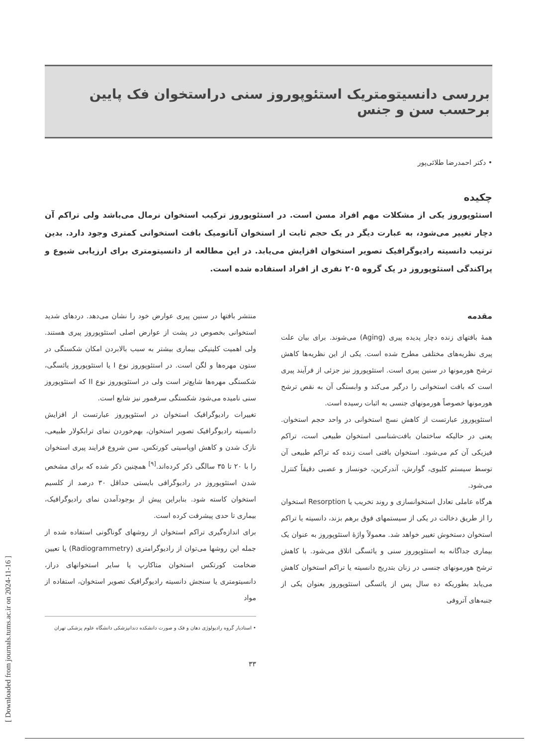بررسی دانسیتومتریک استئوپوروز سنی دراستخوان فک پایین برحسب سن و جنس
• دکتر احمدرضا طلائی‌پور
چکیده
استئوپوروز یکی از مشکلات مهم افراد مسن است. در استئوپوروز ترکیب استخوان نرمال می‌باشد ولی تراکم آن دچار تغییر می‌شود، به عبارت دیگر در یک حجم ثابت از استخوان آناتومیک بافت استخوانی کمتری وجود دارد. بدین ترتیب دانسیته رادیوگرافیک تصویر استخوان افزایش می‌یابد. در این مطالعه از دانسیتومتری برای ارزیابی شیوع و پراکندگی استئوپوروز در یک گروه ۲۰۵ نفری از افراد استفاده شده است.
مقدمه
همهٔ بافتهای زنده دچار پدیده پیری (Aging) می‌شوند. برای بیان علت پیری نظریه‌های مختلفی مطرح شده است. یکی از این نظریه‌ها کاهش ترشح هورمونها در سنین پیری است. استئوپوروز نیز جزئی از فرآیند پیری است که بافت استخوانی را درگیر می‌کند و وابستگی آن به نقص ترشح هورمونها خصوصاً هورمونهای جنسی به اثبات رسیده است.
استئوپوروز عبارتست از کاهش نسج استخوانی در واحد حجم استخوان. یعنی در حالیکه ساختمان بافت‌شناسی استخوان طبیعی است، تراکم فیزیکی آن کم می‌شود. استخوان بافتی است زنده که تراکم طبیعی آن توسط سیستم کلیوی، گوارش، آندرکرین، خونساز و عصبی دقیقاً کنترل می‌شود.
هرگاه عاملی تعادل استخوانسازی و روند تخریب یا Resorption استخوان را از طریق دخالت در یکی از سیستمهای فوق برهم بزند، دانسیته یا تراکم استخوان دستخوش تغییر خواهد شد. معمولاً واژهٔ استئوپوروز به عنوان یک بیماری جداگانه به استئوپوروز سنی و یائسگی اتلاق می‌شود. با کاهش ترشح هورمونهای جنسی در زنان بتدریج دانسیته یا تراکم استخوان کاهش می‌یابد بطوریکه ده سال پس از یائسگی استئوپوروز بعنوان یکی از جنبه‌های آتروفی
منتشر بافتها در سنین پیری عوارض خود را نشان می‌دهد. دردهای شدید استخوانی بخصوص در پشت از عوارض اصلی استئوپوروز پیری هستند. ولی اهمیت کلینیکی بیماری بیشتر به سبب بالابردن امکان شکستگی در ستون مهره‌ها و لگن است. در استئوپوروز نوع I یا استئوپوروز یائسگی، شکستگی مهره‌ها شایع‌تر است ولی در استئوپوروز نوع II که استئوپوروز سنی نامیده می‌شود شکستگی سرفمور نیز شایع است.
تغییرات رادیوگرافیک استخوان در استئوپوروز عبارتست از افزایش دانسیته رادیوگرافیک تصویر استخوان، بهم‌خوردن نمای ترابکولار طبیعی، نازک شدن و کاهش اوپاسیتی کورتکس. سن شروع فرایند پیری استخوان را با ۲۰ تا ۳۵ سالگی ذکر کرده‌اند.<sup>[۹]</sup> همچنین ذکر شده که برای مشخص شدن استئوپوروز در رادیوگرافی بایستی حداقل ۳۰ درصد از کلسیم استخوان کاسته شود. بنابراین پیش از بوجودآمدن نمای رادیوگرافیک، بیماری تا حدی پیشرفت کرده است.
برای اندازه‌گیری تراکم استخوان از روشهای گوناگونی استفاده شده از جمله این روشها می‌توان از رادیوگرامتری (Radiogrammetry) یا تعیین ضخامت کورتکس استخوان متاکارپ یا سایر استخوانهای دراز، دانسیتومتری یا سنجش دانسیته رادیوگرافیک تصویر استخوان، استفاده از مواد
• استادیار گروه رادیولوژی دهان و فک و صورت دانشکده دندانپزشکی دانشگاه علوم پزشکی تهران
۳۳
[ Downloaded from journals.tums.ac.ir on 2024-11-16 ]